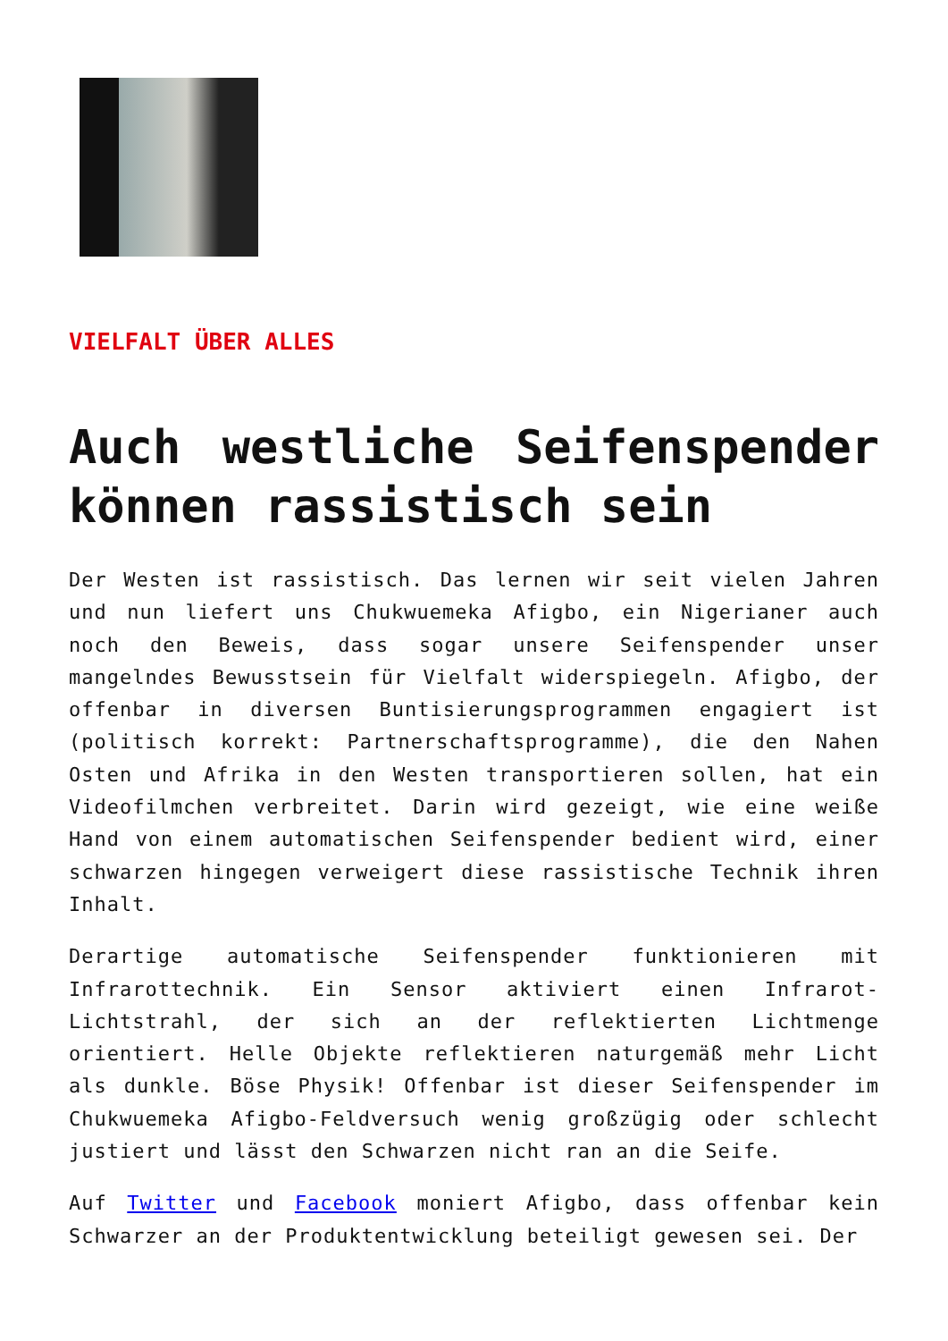VIELFALT ÜBER ALLES
Auch westliche Seifenspender können rassistisch sein
Der Westen ist rassistisch. Das lernen wir seit vielen Jahren und nun liefert uns Chukwuemeka Afigbo, ein Nigerianer auch noch den Beweis, dass sogar unsere Seifenspender unser mangelndes Bewusstsein für Vielfalt widerspiegeln. Afigbo, der offenbar in diversen Buntisierungsprogrammen engagiert ist (politisch korrekt: Partnerschaftsprogramme), die den Nahen Osten und Afrika in den Westen transportieren sollen, hat ein Videofilmchen verbreitet. Darin wird gezeigt, wie eine weiße Hand von einem automatischen Seifenspender bedient wird, einer schwarzen hingegen verweigert diese rassistische Technik ihren Inhalt.
Derartige automatische Seifenspender funktionieren mit Infrarottechnik. Ein Sensor aktiviert einen Infrarot-Lichtstrahl, der sich an der reflektierten Lichtmenge orientiert. Helle Objekte reflektieren naturgemäß mehr Licht als dunkle. Böse Physik! Offenbar ist dieser Seifenspender im Chukwuemeka Afigbo-Feldversuch wenig großzügig oder schlecht justiert und lässt den Schwarzen nicht ran an die Seife.
Auf Twitter und Facebook moniert Afigbo, dass offenbar kein Schwarzer an der Produktentwicklung beteiligt gewesen sei. Der